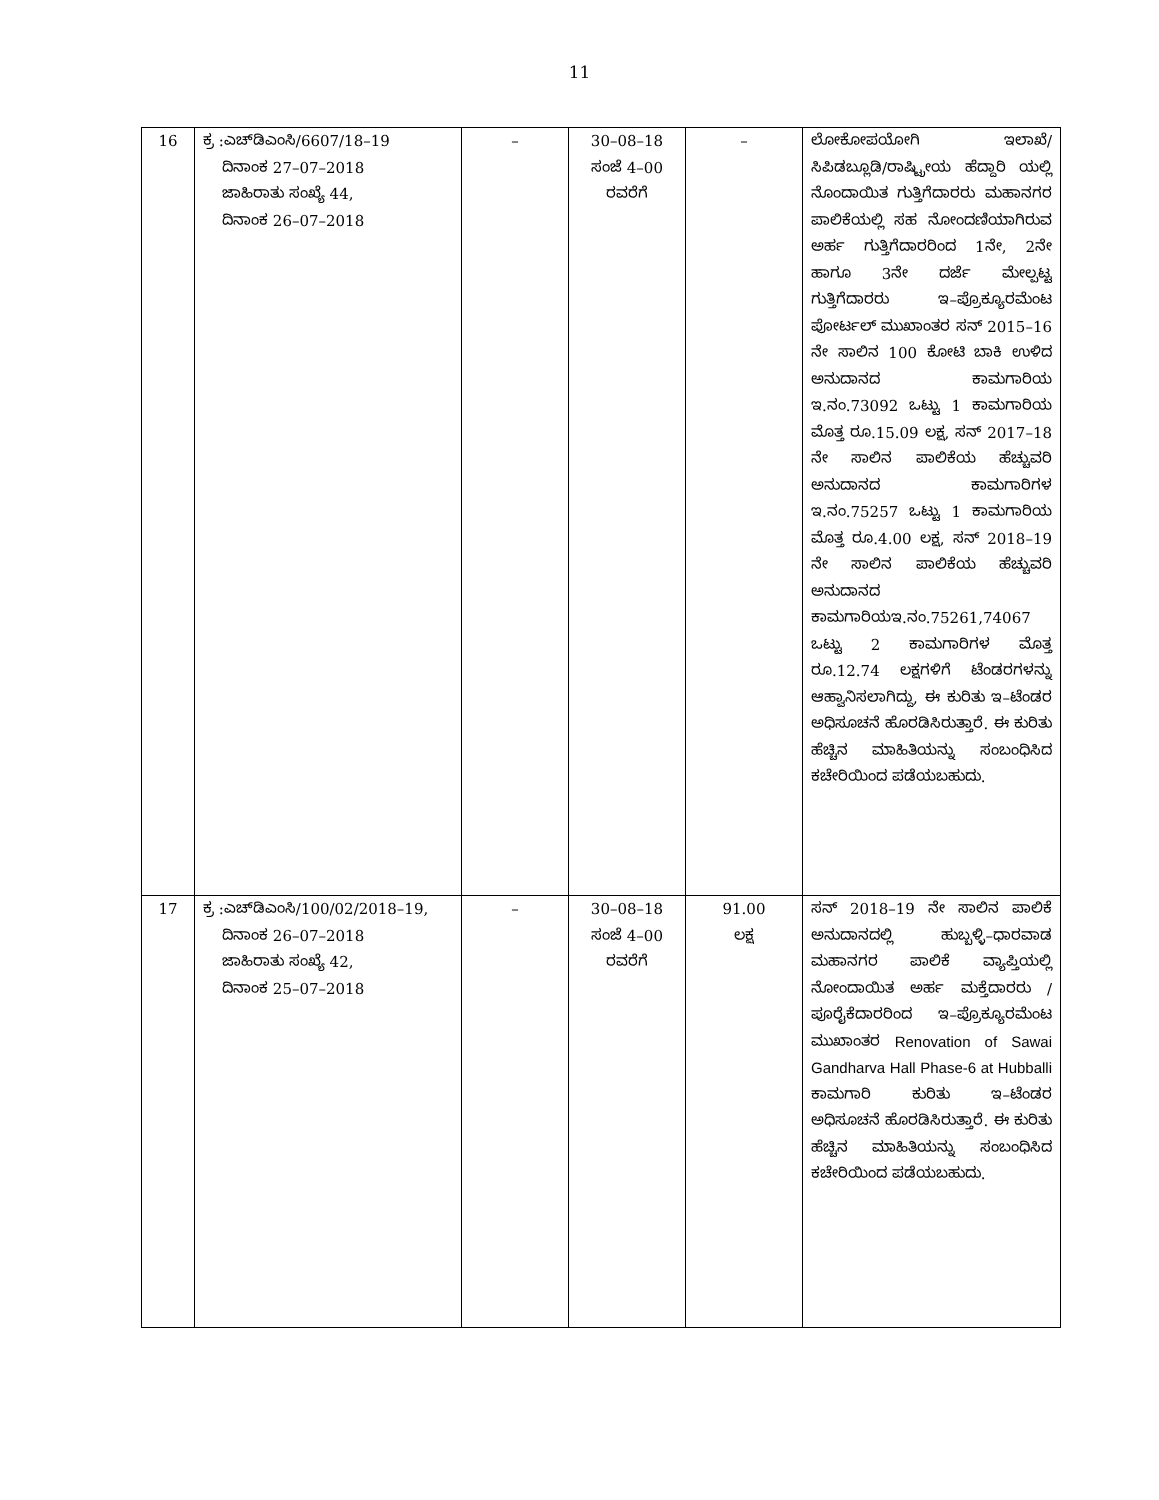11
| 16 | ಕ್ರ :ಎಚ್‌ಡಿಎಂಸಿ/6607/18–19 ದಿನಾಂಕ 27–07–2018 ಜಾಹಿರಾತು ಸಂಖ್ಯೆ 44, ದಿನಾಂಕ 26–07–2018 | – | 30–08–18 ಸಂಜೆ 4–00 ರವರೆಗೆ | – | ಲೋಕೋಪಯೋಗಿ ಇಲಾಖೆ/ ಸಿಪಿಡಬ್ಲೂಡಿ/ರಾಷ್ಟ್ರೀಯ ಹೆದ್ದಾರಿ ಯಲ್ಲಿ ನೊಂದಾಯಿತ ಗುತ್ತಿಗೆದಾರರು ಮಹಾನಗರ ಪಾಲಿಕೆಯಲ್ಲಿ ಸಹ ನೋಂದಣಿಯಾಗಿರುವ ಅರ್ಹ ಗುತ್ತಿಗೆದಾರರಿಂದ 1ನೇ, 2ನೇ ಹಾಗೂ 3ನೇ ದರ್ಜೆ ಮೇಲ್ಪಟ್ಟ ಗುತ್ತಿಗೆದಾರರು ಇ–ಪ್ರೊಕ್ಯೂರಮೆಂಟ ಪೋರ್ಟಲ್ ಮುಖಾಂತರ ಸನ್ 2015–16 ನೇ ಸಾಲಿನ 100 ಕೋಟಿ ಬಾಕಿ ಉಳಿದ ಅನುದಾನದ ಕಾಮಗಾರಿಯ ಇ.ನಂ.73092 ಒಟ್ಟು 1 ಕಾಮಗಾರಿಯ ಮೊತ್ತ ರೂ.15.09 ಲಕ್ಷ, ಸನ್ 2017–18 ನೇ ಸಾಲಿನ ಪಾಲಿಕೆಯ ಹೆಚ್ಚುವರಿ ಅನುದಾನದ ಕಾಮಗಾರಿಗಳ ಇ.ನಂ.75257 ಒಟ್ಟು 1 ಕಾಮಗಾರಿಯ ಮೊತ್ತ ರೂ.4.00 ಲಕ್ಷ, ಸನ್ 2018–19 ನೇ ಸಾಲಿನ ಪಾಲಿಕೆಯ ಹೆಚ್ಚುವರಿ ಅನುದಾನದ ಕಾಮಗಾರಿಯಇ.ನಂ.75261,74067 ಒಟ್ಟು 2 ಕಾಮಗಾರಿಗಳ ಮೊತ್ತ ರೂ.12.74 ಲಕ್ಷಗಳಿಗೆ ಟೆಂಡರಗಳನ್ನು ಆಹ್ವಾನಿಸಲಾಗಿದ್ದು, ಈ ಕುರಿತು ಇ–ಟೆಂಡರ ಅಧಿಸೂಚನೆ ಹೊರಡಿಸಿರುತ್ತಾರೆ. ಈ ಕುರಿತು ಹೆಚ್ಚಿನ ಮಾಹಿತಿಯನ್ನು ಸಂಬಂಧಿಸಿದ ಕಚೇರಿಯಿಂದ ಪಡೆಯಬಹುದು. |
| 17 | ಕ್ರ :ಎಚ್‌ಡಿಎಂಸಿ/100/02/2018–19, ದಿನಾಂಕ 26–07–2018 ಜಾಹಿರಾತು ಸಂಖ್ಯೆ 42, ದಿನಾಂಕ 25–07–2018 | – | 30–08–18 ಸಂಜೆ 4–00 ರವರೆಗೆ | 91.00 ಲಕ್ಷ | ಸನ್ 2018–19 ನೇ ಸಾಲಿನ ಪಾಲಿಕೆ ಅನುದಾನದಲ್ಲಿ ಹುಬ್ಬಳ್ಳಿ–ಧಾರವಾಡ ಮಹಾನಗರ ಪಾಲಿಕೆ ವ್ಯಾಪ್ತಿಯಲ್ಲಿ ನೋಂದಾಯಿತ ಅರ್ಹ ಮಕ್ತೆದಾರರು /ಪೂರೈಕೆದಾರರಿಂದ ಇ–ಪ್ರೊಕ್ಯೂರಮೆಂಟ ಮುಖಾಂತರ Renovation of Sawai Gandharva Hall Phase-6 at Hubballi ಕಾಮಗಾರಿ ಕುರಿತು ಇ–ಟೆಂಡರ ಅಧಿಸೂಚನೆ ಹೊರಡಿಸಿರುತ್ತಾರೆ. ಈ ಕುರಿತು ಹೆಚ್ಚಿನ ಮಾಹಿತಿಯನ್ನು ಸಂಬಂಧಿಸಿದ ಕಚೇರಿಯಿಂದ ಪಡೆಯಬಹುದು. |